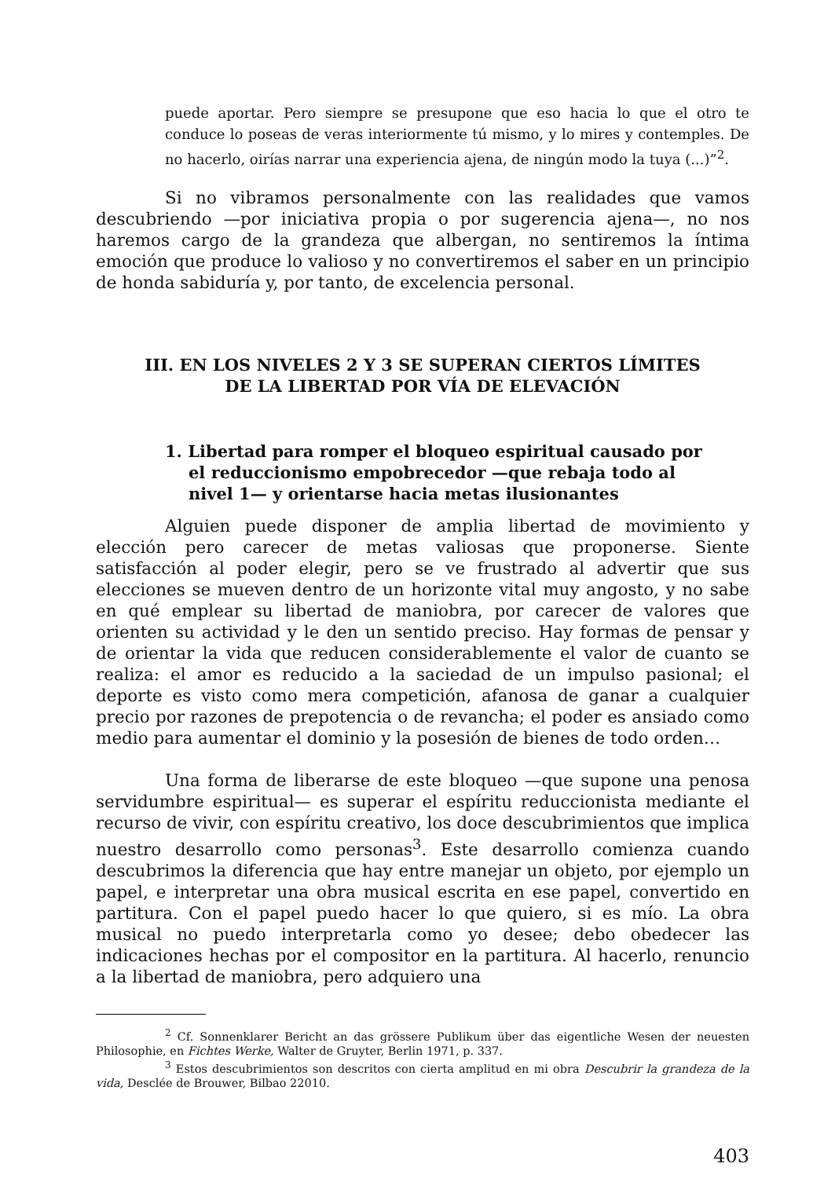puede aportar. Pero siempre se presupone que eso hacia lo que el otro te conduce lo poseas de veras interiormente tú mismo, y lo mires y contemples. De no hacerlo, oirías narrar una experiencia ajena, de ningún modo la tuya (...)”<sup>2</sup>.
Si no vibramos personalmente con las realidades que vamos descubriendo —por iniciativa propia o por sugerencia ajena—, no nos haremos cargo de la grandeza que albergan, no sentiremos la íntima emoción que produce lo valioso y no convertiremos el saber en un principio de honda sabiduría y, por tanto, de excelencia personal.
III. EN LOS NIVELES 2 Y 3 SE SUPERAN CIERTOS LÍMITES
DE LA LIBERTAD POR VÍA DE ELEVACIÓN
1. Libertad para romper el bloqueo espiritual causado por el reduccionismo empobrecedor —que rebaja todo al nivel 1— y orientarse hacia metas ilusionantes
Alguien puede disponer de amplia libertad de movimiento y elección pero carecer de metas valiosas que proponerse. Siente satisfacción al poder elegir, pero se ve frustrado al advertir que sus elecciones se mueven dentro de un horizonte vital muy angosto, y no sabe en qué emplear su libertad de maniobra, por carecer de valores que orienten su actividad y le den un sentido preciso. Hay formas de pensar y de orientar la vida que reducen considerablemente el valor de cuanto se realiza: el amor es reducido a la saciedad de un impulso pasional; el deporte es visto como mera competición, afanosa de ganar a cualquier precio por razones de prepotencia o de revancha; el poder es ansiado como medio para aumentar el dominio y la posesión de bienes de todo orden…
Una forma de liberarse de este bloqueo —que supone una penosa servidumbre espiritual— es superar el espíritu reduccionista mediante el recurso de vivir, con espíritu creativo, los doce descubrimientos que implica nuestro desarrollo como personas<sup>3</sup>. Este desarrollo comienza cuando descubrimos la diferencia que hay entre manejar un objeto, por ejemplo un papel, e interpretar una obra musical escrita en ese papel, convertido en partitura. Con el papel puedo hacer lo que quiero, si es mío. La obra musical no puedo interpretarla como yo desee; debo obedecer las indicaciones hechas por el compositor en la partitura. Al hacerlo, renuncio a la libertad de maniobra, pero adquiero una
<sup>2</sup> Cf. Sonnenklarer Bericht an das grössere Publikum über das eigentliche Wesen der neuesten Philosophie, en Fichtes Werke, Walter de Gruyter, Berlin 1971, p. 337.
<sup>3</sup> Estos descubrimientos son descritos con cierta amplitud en mi obra Descubrir la grandeza de la vida, Desclée de Brouwer, Bilbao 22010.
403